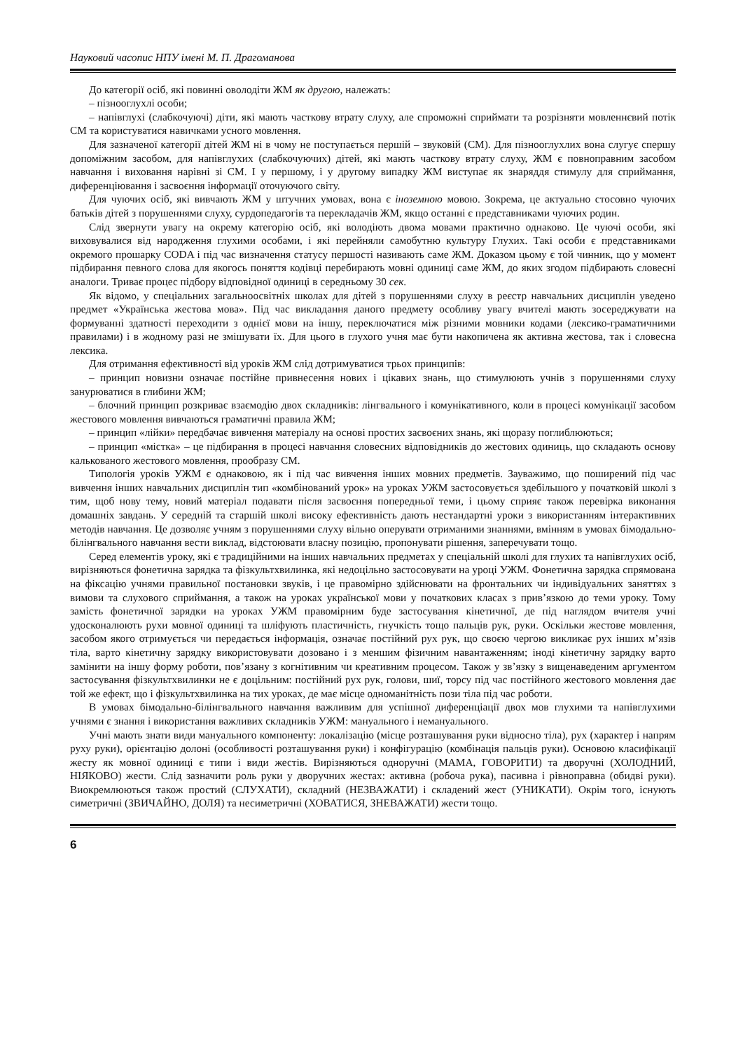Науковий часопис НПУ імені М. П. Драгоманова
До категорії осіб, які повинні оволодіти ЖМ як другою, належать:
– пізнооглухлі особи;
– напівглухі (слабкочуючі) діти, які мають часткову втрату слуху, але спроможні сприймати та розрізняти мовленнєвий потік СМ та користуватися навичками усного мовлення.
Для зазначеної категорії дітей ЖМ ні в чому не поступається першій – звуковій (СМ). Для пізнооглухлих вона слугує спершу допоміжним засобом, для напівглухих (слабкочуючих) дітей, які мають часткову втрату слуху, ЖМ є повноправним засобом навчання і виховання нарівні зі СМ. І у першому, і у другому випадку ЖМ виступає як знаряддя стимулу для сприймання, диференціювання і засвоєння інформації оточуючого світу.
Для чуючих осіб, які вивчають ЖМ у штучних умовах, вона є іноземною мовою. Зокрема, це актуально стосовно чуючих батьків дітей з порушеннями слуху, сурдопедагогів та перекладачів ЖМ, якщо останні є представниками чуючих родин.
Слід звернути увагу на окрему категорію осіб, які володіють двома мовами практично однаково. Це чуючі особи, які виховувалися від народження глухими особами, і які перейняли самобутню культуру Глухих. Такі особи є представниками окремого прошарку CODA і під час визначення статусу першості називають саме ЖМ. Доказом цьому є той чинник, що у момент підбирання певного слова для якогось поняття кодівці перебирають мовні одиниці саме ЖМ, до яких згодом підбирають словесні аналоги. Триває процес підбору відповідної одиниці в середньому 30 сек.
Як відомо, у спеціальних загальноосвітніх школах для дітей з порушеннями слуху в реєстр навчальних дисциплін уведено предмет «Українська жестова мова». Під час викладання даного предмету особливу увагу вчителі мають зосереджувати на формуванні здатності переходити з однієї мови на іншу, переключатися між різними мовники кодами (лексико-граматичними правилами) і в жодному разі не змішувати їх. Для цього в глухого учня має бути накопичена як активна жестова, так і словесна лексика.
Для отримання ефективності від уроків ЖМ слід дотримуватися трьох принципів:
– принцип новизни означає постійне привнесення нових і цікавих знань, що стимулюють учнів з порушеннями слуху занурюватися в глибини ЖМ;
– блочний принцип розкриває взаємодію двох складників: лінгвального і комунікативного, коли в процесі комунікації засобом жестового мовлення вивчаються граматичні правила ЖМ;
– принцип «лійки» передбачає вивчення матеріалу на основі простих засвоєних знань, які щоразу поглиблюються;
– принцип «містка» – це підбирання в процесі навчання словесних відповідників до жестових одиниць, що складають основу калькованого жестового мовлення, прообразу СМ.
Типологія уроків УЖМ є однаковою, як і під час вивчення інших мовних предметів. Зауважимо, що поширений під час вивчення інших навчальних дисциплін тип «комбінований урок» на уроках УЖМ застосовується здебільшого у початковій школі з тим, щоб нову тему, новий матеріал подавати після засвоєння попередньої теми, і цьому сприяє також перевірка виконання домашніх завдань. У середній та старшій школі високу ефективність дають нестандартні уроки з використанням інтерактивних методів навчання. Це дозволяє учням з порушеннями слуху вільно оперувати отриманими знаннями, вмінням в умовах бімодально-білінгвального навчання вести виклад, відстоювати власну позицію, пропонувати рішення, заперечувати тощо.
Серед елементів уроку, які є традиційними на інших навчальних предметах у спеціальній школі для глухих та напівглухих осіб, вирізняються фонетична зарядка та фізкультхвилинка, які недоцільно застосовувати на уроці УЖМ. Фонетична зарядка спрямована на фіксацію учнями правильної постановки звуків, і це правомірно здійснювати на фронтальних чи індивідуальних заняттях з вимови та слухового сприймання, а також на уроках української мови у початкових класах з прив’язкою до теми уроку. Тому замість фонетичної зарядки на уроках УЖМ правомірним буде застосування кінетичної, де під наглядом вчителя учні удосконалюють рухи мовної одиниці та шліфують пластичність, гнучкість тощо пальців рук, руки. Оскільки жестове мовлення, засобом якого отримується чи передається інформація, означає постійний рух рук, що своєю чергою викликає рух інших м’язів тіла, варто кінетичну зарядку використовувати дозовано і з меншим фізичним навантаженням; іноді кінетичну зарядку варто замінити на іншу форму роботи, пов’язану з когнітивним чи креативним процесом. Також у зв’язку з вищенаведеним аргументом застосування фізкультхвилинки не є доцільним: постійний рух рук, голови, шиї, торсу під час постійного жестового мовлення дає той же ефект, що і фізкультхвилинка на тих уроках, де має місце одноманітність пози тіла під час роботи.
В умовах бімодально-білінгвального навчання важливим для успішної диференціації двох мов глухими та напівглухими учнями є знання і використання важливих складників УЖМ: мануального і немануального.
Учні мають знати види мануального компоненту: локалізацію (місце розташування руки відносно тіла), рух (характер і напрям руху руки), орієнтацію долоні (особливості розташування руки) і конфігурацію (комбінація пальців руки). Основою класифікації жесту як мовної одиниці є типи і види жестів. Вирізняються одноручні (МАМА, ГОВОРИТИ) та дворучні (ХОЛОДНИЙ, НІЯКОВО) жести. Слід зазначити роль руки у дворучних жестах: активна (робоча рука), пасивна і рівноправна (обидві руки). Виокремлюються також простий (СЛУХАТИ), складний (НЕЗВАЖАТИ) і складений жест (УНИКАТИ). Окрім того, існують симетричні (ЗВИЧАЙНО, ДОЛЯ) та несиметричні (ХОВАТИСЯ, ЗНЕВАЖАТИ) жести тощо.
6